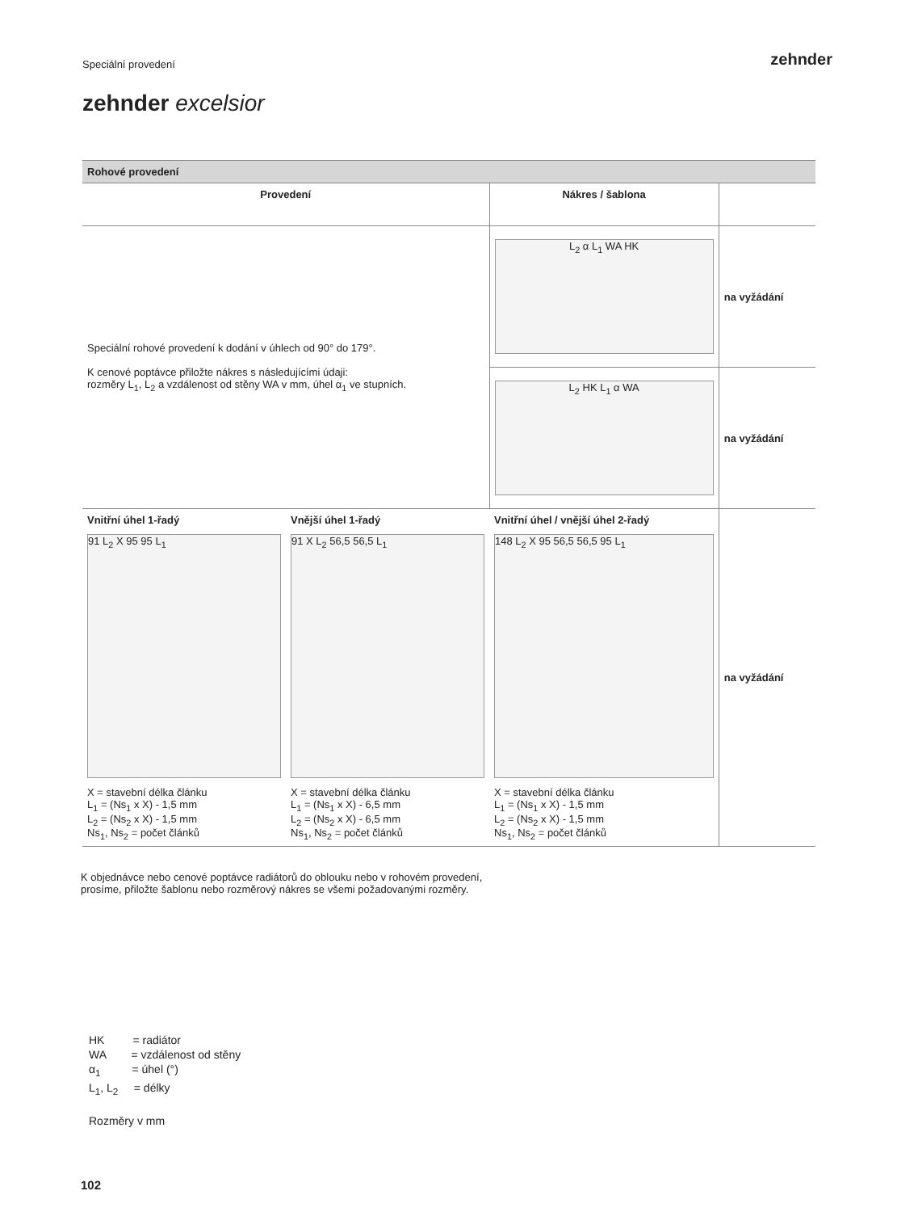Speciální provedení zehnder
zehnder excelsior
| Rohové provedení | | | |
| --- | --- | --- | --- |
| Provedení | | Nákres / šablona | |
| Speciální rohové provedení k dodání v úhlech od 90° do 179°. K cenové poptávce přiložte nákres s následujícími údaji: rozměry L<sub>1</sub>, L<sub>2</sub> a vzdálenost od stěny WA v mm, úhel α<sub>1</sub> ve stupních. | | L<sub>2</sub> α L<sub>1</sub> WA HK | na vyžádání |
| | | L<sub>2</sub> HK L<sub>1</sub> α WA | na vyžádání |
| Vnitřní úhel 1-řadý 91 L<sub>2</sub> X 95 95 L<sub>1</sub> X = stavební délka článku L<sub>1</sub> = (Ns<sub>1</sub> x X) - 1,5 mm L<sub>2</sub> = (Ns<sub>2</sub> x X) - 1,5 mm Ns<sub>1</sub>, Ns<sub>2</sub> = počet článků | Vnější úhel 1-řadý 91 X L<sub>2</sub> 56,5 56,5 L<sub>1</sub> X = stavební délka článku L<sub>1</sub> = (Ns<sub>1</sub> x X) - 6,5 mm L<sub>2</sub> = (Ns<sub>2</sub> x X) - 6,5 mm Ns<sub>1</sub>, Ns<sub>2</sub> = počet článků | Vnitřní úhel / vnější úhel 2-řadý 148 L<sub>2</sub> X 95 56,5 56,5 95 L<sub>1</sub> X = stavební délka článku L<sub>1</sub> = (Ns<sub>1</sub> x X) - 1,5 mm L<sub>2</sub> = (Ns<sub>2</sub> x X) - 1,5 mm Ns<sub>1</sub>, Ns<sub>2</sub> = počet článků | na vyžádání |
K objednávce nebo cenové poptávce radiátorů do oblouku nebo v rohovém provedení,
prosíme, přiložte šablonu nebo rozměrový nákres se všemi požadovanými rozměry.
HK = radiátor
WA = vzdálenost od stěny
α<sub>1</sub> = úhel (°)
L<sub>1</sub>, L<sub>2</sub> = délky
Rozměry v mm
102